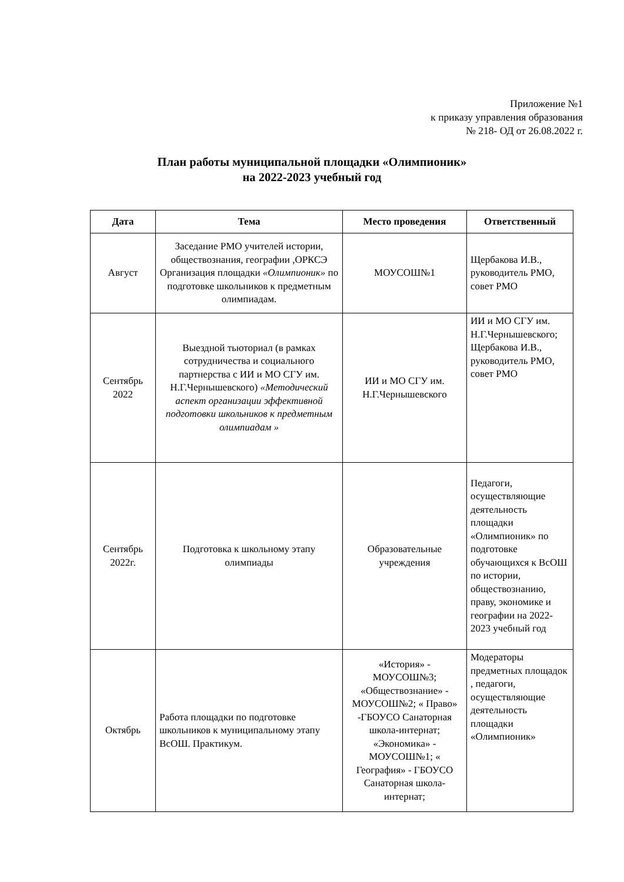Приложение №1
к приказу управления образования
№ 218- ОД от 26.08.2022 г.
План работы муниципальной площадки «Олимпионик»
на 2022-2023 учебный год
| Дата | Тема | Место проведения | Ответственный |
| --- | --- | --- | --- |
| Август | Заседание РМО учителей истории, обществознания, географии ,ОРКСЭ Организация площадки «Олимпионик» по подготовке школьников к предметным олимпиадам. | МОУСОШ№1 | Щербакова И.В., руководитель РМО, совет РМО |
| Сентябрь 2022 | Выездной тьюториал (в рамках сотрудничества и социального партнерства с ИИ и МО СГУ им. Н.Г.Чернышевского) «Методический аспект организации эффективной подготовки школьников к предметным олимпиадам » | ИИ и МО СГУ им. Н.Г.Чернышевского | ИИ и МО СГУ им. Н.Г.Чернышевского; Щербакова И.В., руководитель РМО, совет РМО |
| Сентябрь 2022г. | Подготовка к школьному этапу олимпиады | Образовательные учреждения | Педагоги, осуществляющие деятельность площадки «Олимпионик» по подготовке обучающихся к ВсОШ по истории, обществознанию, праву, экономике и географии на 2022-2023 учебный год |
| Октябрь | Работа площадки по подготовке школьников к муниципальному этапу ВсОШ. Практикум. | «История» - МОУСОШ№3; «Обществознание» - МОУСОШ№2; « Право» -ГБОУСО Санаторная школа-интернат; «Экономика» - МОУСОШ№1; « География» - ГБОУСО Санаторная школа-интернат; | Модераторы предметных площадок , педагоги, осуществляющие деятельность площадки «Олимпионик» |